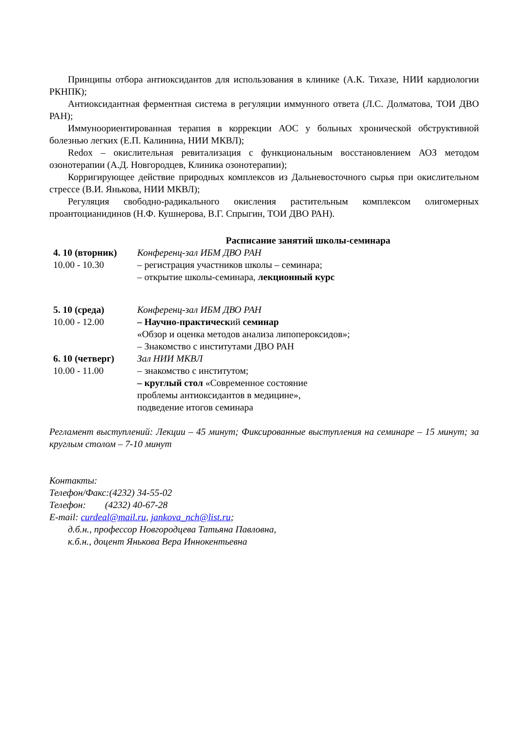Принципы отбора антиоксидантов для использования в клинике (А.К. Тихазе, НИИ кардиологии РКНПК);
Антиоксидантная ферментная система в регуляции иммунного ответа (Л.С. Долматова, ТОИ ДВО РАН);
Иммуноориентированная терапия в коррекции АОС у больных хронической обструктивной болезнью легких (Е.П. Калинина, НИИ МКВЛ);
Redox – окислительная ревитализация с функциональным восстановлением АОЗ методом озонотерапии (А.Д. Новгородцев, Клиника озонотерапии);
Корригирующее действие природных комплексов из Дальневосточного сырья при окислительном стрессе (В.И. Янькова, НИИ МКВЛ);
Регуляция свободно-радикального окисления растительным комплексом олигомерных проантоцианидинов (Н.Ф. Кушнерова, В.Г. Спрыгин, ТОИ ДВО РАН).
Расписание занятий школы-семинара
| 4. 10 (вторник) 10.00 - 10.30 | Конференц-зал ИБМ ДВО РАН – регистрация участников школы – семинара; – открытие школы-семинара, лекционный курс |
| 5. 10 (среда) 10.00 - 12.00 | Конференц-зал ИБМ ДВО РАН – Научно-практическ ий семинар «Обзор и оценка методов анализа липопероксидов»; – Знакомство с институтами ДВО РАН |
| 6. 10 (четверг) 10.00 - 11.00 | Зал НИИ МКВЛ – знакомство с институтом; – круглый стол «Современное состояние проблемы антиоксидантов в медицине», подведение итогов семинара |
Регламент выступлений: Лекции – 45 минут; Фиксированные выступления на семинаре – 15 минут; за круглым столом – 7-10 минут
Контакты:
Телефон/Факс:(4232) 34-55-02
Телефон: (4232) 40-67-28
E-mail: curdeal@mail.ru, jankova_nch@list.ru;
д.б.н., профессор Новгородцева Татьяна Павловна,
к.б.н., доцент Янькова Вера Иннокентьевна